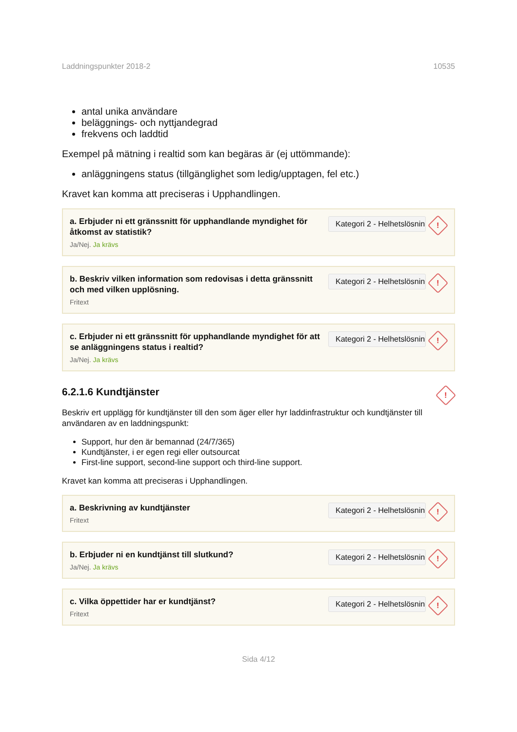Laddningspunkter 2018-2 10535
antal unika användare
beläggnings- och nyttjandegrad
frekvens och laddtid
Exempel på mätning i realtid som kan begäras är (ej uttömmande):
anläggningens status (tillgänglighet som ledig/upptagen, fel etc.)
Kravet kan komma att preciseras i Upphandlingen.
a. Erbjuder ni ett gränssnitt för upphandlande myndighet för åtkomst av statistik?
Ja/Nej. Ja krävs
Kategori 2 - Helhetslösning
!
b. Beskriv vilken information som redovisas i detta gränssnitt och med vilken upplösning.
Fritext
Kategori 2 - Helhetslösning
!
c. Erbjuder ni ett gränssnitt för upphandlande myndighet för att se anläggningens status i realtid?
Ja/Nej. Ja krävs
Kategori 2 - Helhetslösning
!
6.2.1.6 Kundtjänster
!
Beskriv ert upplägg för kundtjänster till den som äger eller hyr laddinfrastruktur och kundtjänster till användaren av en laddningspunkt:
Support, hur den är bemannad (24/7/365)
Kundtjänster, i er egen regi eller outsourcat
First-line support, second-line support och third-line support.
Kravet kan komma att preciseras i Upphandlingen.
a. Beskrivning av kundtjänster
Fritext
Kategori 2 - Helhetslösning
!
b. Erbjuder ni en kundtjänst till slutkund?
Ja/Nej. Ja krävs
Kategori 2 - Helhetslösning
!
c. Vilka öppettider har er kundtjänst?
Fritext
Kategori 2 - Helhetslösning
!
Sida 4/12